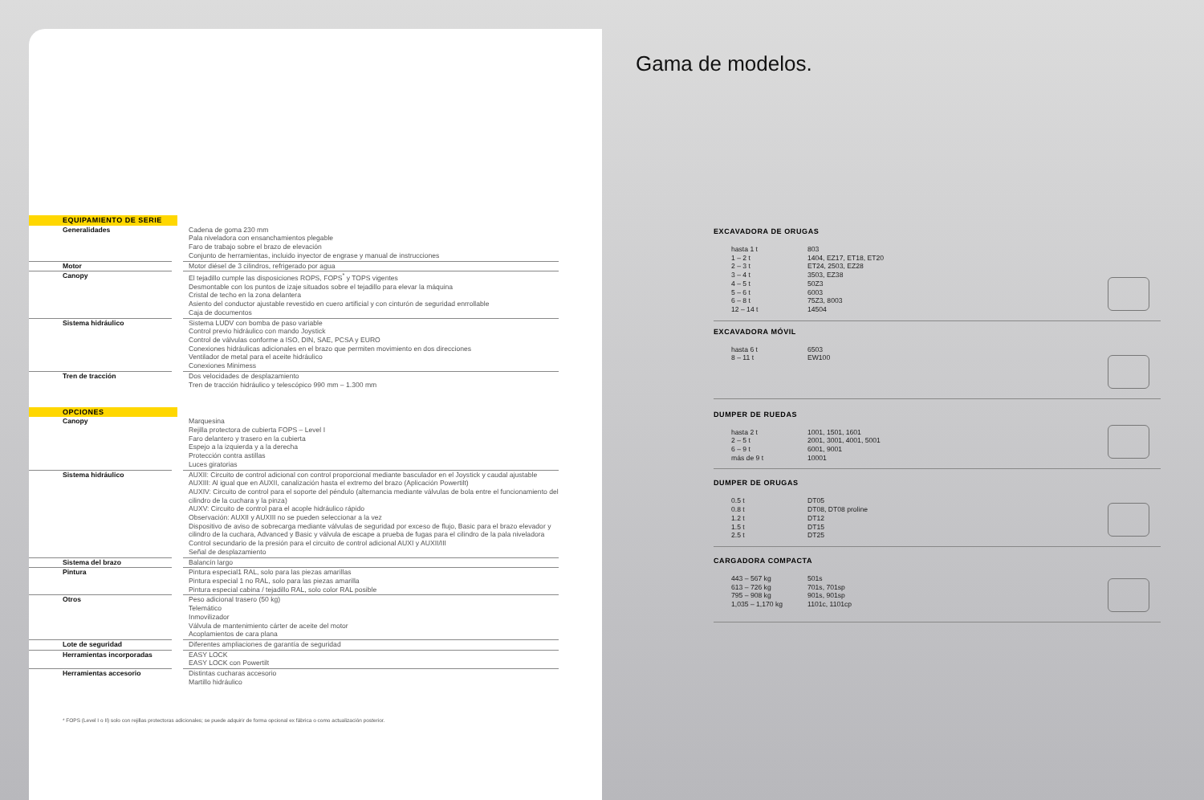| EQUIPAMIENTO DE SERIE | |
| --- | --- |
| Generalidades | Cadena de goma 230 mm Pala niveladora con ensanchamientos plegable Faro de trabajo sobre el brazo de elevación Conjunto de herramientas, incluido inyector de engrase y manual de instrucciones |
| Motor | Motor diésel de 3 cilindros, refrigerado por agua |
| Canopy | El tejadillo cumple las disposiciones ROPS, FOPS<sup>*</sup> y TOPS vigentes Desmontable con los puntos de izaje situados sobre el tejadillo para elevar la máquina Cristal de techo en la zona delantera Asiento del conductor ajustable revestido en cuero artificial y con cinturón de seguridad enrrollable Caja de documentos |
| Sistema hidráulico | Sistema LUDV con bomba de paso variable Control previo hidráulico con mando Joystick Control de válvulas conforme a ISO, DIN, SAE, PCSA y EURO Conexiones hidráulicas adicionales en el brazo que permiten movimiento en dos direcciones Ventilador de metal para el aceite hidráulico Conexiones Minimess |
| Tren de tracción | Dos velocidades de desplazamiento Tren de tracción hidráulico y telescópico 990 mm – 1.300 mm |
| OPCIONES | |
| Canopy | Marquesina Rejilla protectora de cubierta FOPS – Level I Faro delantero y trasero en la cubierta Espejo a la izquierda y a la derecha Protección contra astillas Luces giratorias |
| Sistema hidráulico | AUXII: Circuito de control adicional con control proporcional mediante basculador en el Joystick y caudal ajustable AUXIII: Al igual que en AUXII, canalización hasta el extremo del brazo (Aplicación Powertilt) AUXIV: Circuito de control para el soporte del péndulo (alternancia mediante válvulas de bola entre el funcionamiento del cilindro de la cuchara y la pinza) AUXV: Circuito de control para el acople hidráulico rápido Observación: AUXII y AUXIII no se pueden seleccionar a la vez Dispositivo de aviso de sobrecarga mediante válvulas de seguridad por exceso de flujo, Basic para el brazo elevador y cilindro de la cuchara, Advanced y Basic y válvula de escape a prueba de fugas para el cilindro de la pala niveladora Control secundario de la presión para el circuito de control adicional AUXI y AUXII/III Señal de desplazamiento |
| Sistema del brazo | Balancín largo |
| Pintura | Pintura especial1 RAL, solo para las piezas amarillas Pintura especial 1 no RAL, solo para las piezas amarilla Pintura especial cabina / tejadillo RAL, solo color RAL posible |
| Otros | Peso adicional trasero (50 kg) Telemático Inmovilizador Válvula de mantenimiento cárter de aceite del motor Acoplamientos de cara plana |
| Lote de seguridad | Diferentes ampliaciones de garantía de seguridad |
| Herramientas incorporadas | EASY LOCK EASY LOCK con Powertilt |
| Herramientas accesorio | Distintas cucharas accesorio Martillo hidráulico |
* FOPS (Level I o II) solo con rejillas protectoras adicionales; se puede adquirir de forma opcional ex fábrica o como actualización posterior.
Gama de modelos.
EXCAVADORA DE ORUGAS
| hasta 1 t | 803 |
| 1 – 2 t | 1404, EZ17, ET18, ET20 |
| 2 – 3 t | ET24, 2503, EZ28 |
| 3 – 4 t | 3503, EZ38 |
| 4 – 5 t | 50Z3 |
| 5 – 6 t | 6003 |
| 6 – 8 t | 75Z3, 8003 |
| 12 – 14 t | 14504 |
EXCAVADORA MÓVIL
| hasta 6 t | 6503 |
| 8 – 11 t | EW100 |
DUMPER DE RUEDAS
| hasta 2 t | 1001, 1501, 1601 |
| 2 – 5 t | 2001, 3001, 4001, 5001 |
| 6 – 9 t | 6001, 9001 |
| más de 9 t | 10001 |
DUMPER DE ORUGAS
| 0.5 t | DT05 |
| 0.8 t | DT08, DT08 proline |
| 1.2 t | DT12 |
| 1.5 t | DT15 |
| 2.5 t | DT25 |
CARGADORA COMPACTA
| 443 – 567 kg | 501s |
| 613 – 726 kg | 701s, 701sp |
| 795 – 908 kg | 901s, 901sp |
| 1,035 – 1,170 kg | 1101c, 1101cp |